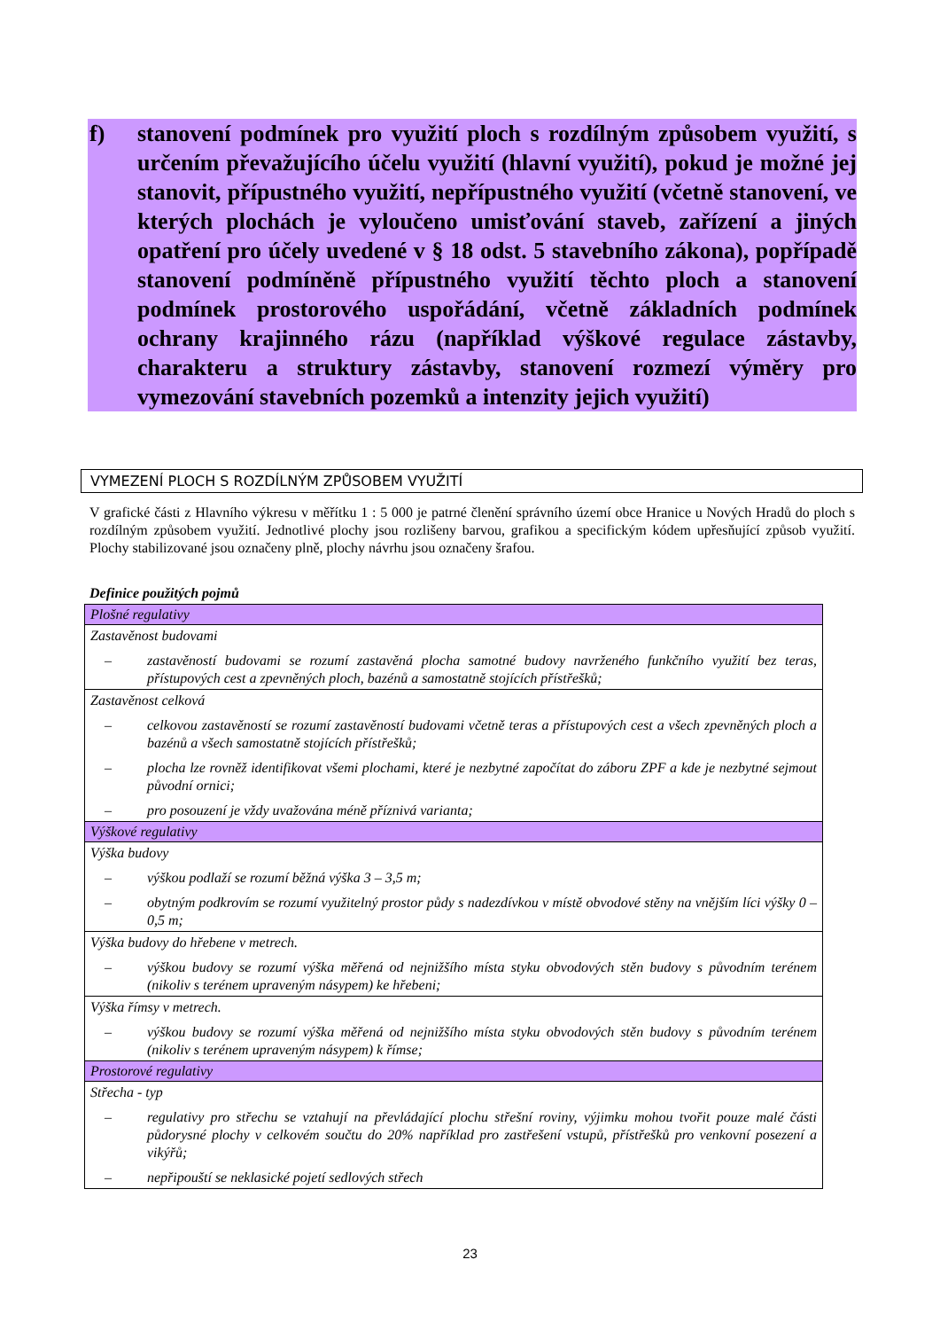f) stanovení podmínek pro využití ploch s rozdílným způsobem využití, s určením převažujícího účelu využití (hlavní využití), pokud je možné jej stanovit, přípustného využití, nepřípustného využití (včetně stanovení, ve kterých plochách je vyloučeno umisťování staveb, zařízení a jiných opatření pro účely uvedené v § 18 odst. 5 stavebního zákona), popřípadě stanovení podmíněně přípustného využití těchto ploch a stanovení podmínek prostorového uspořádání, včetně základních podmínek ochrany krajinného rázu (například výškové regulace zástavby, charakteru a struktury zástavby, stanovení rozmezí výměry pro vymezování stavebních pozemků a intenzity jejich využití)
VYMEZENÍ PLOCH S ROZDÍLNÝM ZPŮSOBEM VYUŽITÍ
V grafické části z Hlavního výkresu v měřítku 1 : 5 000 je patrné členění správního území obce Hranice u Nových Hradů do ploch s rozdílným způsobem využití. Jednotlivé plochy jsou rozlišeny barvou, grafikou a specifickým kódem upřesňující způsob využití. Plochy stabilizované jsou označeny plně, plochy návrhu jsou označeny šrafou.
Definice použitých pojmů
| Plošné regulativy |
| Zastavěnost budovami – zastavěností budovami se rozumí zastavěná plocha samotné budovy navrženého funkčního využití bez teras, přístupových cest a zpevněných ploch, bazénů a samostatně stojících přístřešků; |
| Zastavěnost celková – celkovou zastavěností se rozumí zastavěností budovami včetně teras a přístupových cest a všech zpevněných ploch a bazénů a všech samostatně stojících přístřešků; – plocha lze rovněž identifikovat všemi plochami, které je nezbytné započítat do záboru ZPF a kde je nezbytné sejmout původní ornici; – pro posouzení je vždy uvažována méně příznivá varianta; |
| Výškové regulativy |
| Výška budovy – výškou podlaží se rozumí běžná výška 3 – 3,5 m; – obytným podkrovím se rozumí využitelný prostor půdy s nadezdívkou v místě obvodové stěny na vnějším líci výšky 0 – 0,5 m; |
| Výška budovy do hřebene v metrech. – výškou budovy se rozumí výška měřená od nejnižšího místa styku obvodových stěn budovy s původním terénem (nikoliv s terénem upraveným násypem) ke hřebeni; |
| Výška římsy v metrech. – výškou budovy se rozumí výška měřená od nejnižšího místa styku obvodových stěn budovy s původním terénem (nikoliv s terénem upraveným násypem) k římse; |
| Prostorové regulativy |
| Střecha - typ – regulativy pro střechu se vztahují na převládající plochu střešní roviny, výjimku mohou tvořit pouze malé části půdorysné plochy v celkovém součtu do 20% například pro zastřešení vstupů, přístřešků pro venkovní posezení a vikýřů; – nepřipouští se neklasické pojetí sedlových střech |
23